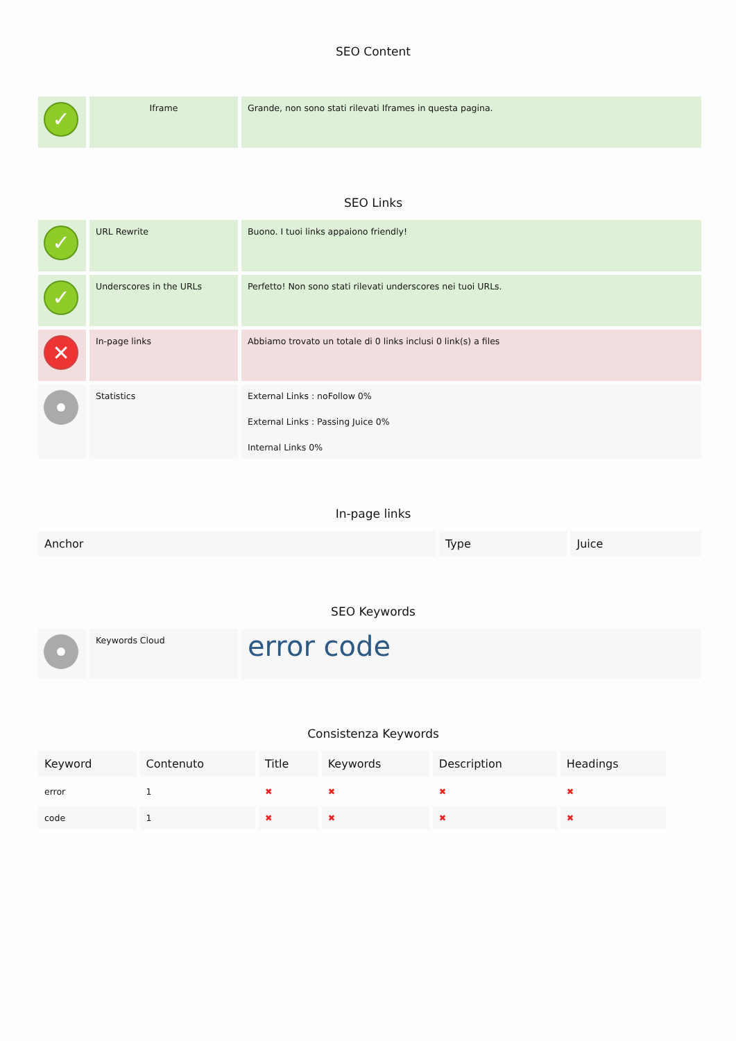SEO Content
| ✓ | Iframe | Grande, non sono stati rilevati Iframes in questa pagina. |
SEO Links
| ✓ | URL Rewrite | Buono. I tuoi links appaiono friendly! |
| ✓ | Underscores in the URLs | Perfetto! Non sono stati rilevati underscores nei tuoi URLs. |
| ✕ | In-page links | Abbiamo trovato un totale di 0 links inclusi 0 link(s) a files |
| | Statistics | External Links : noFollow 0% External Links : Passing Juice 0% Internal Links 0% |
In-page links
| Anchor | Type | Juice |
| --- | --- | --- |
SEO Keywords
| | Keywords Cloud | error code |
Consistenza Keywords
| Keyword | Contenuto | Title | Keywords | Description | Headings |
| --- | --- | --- | --- | --- | --- |
| error | 1 | ✖ | ✖ | ✖ | ✖ |
| code | 1 | ✖ | ✖ | ✖ | ✖ |